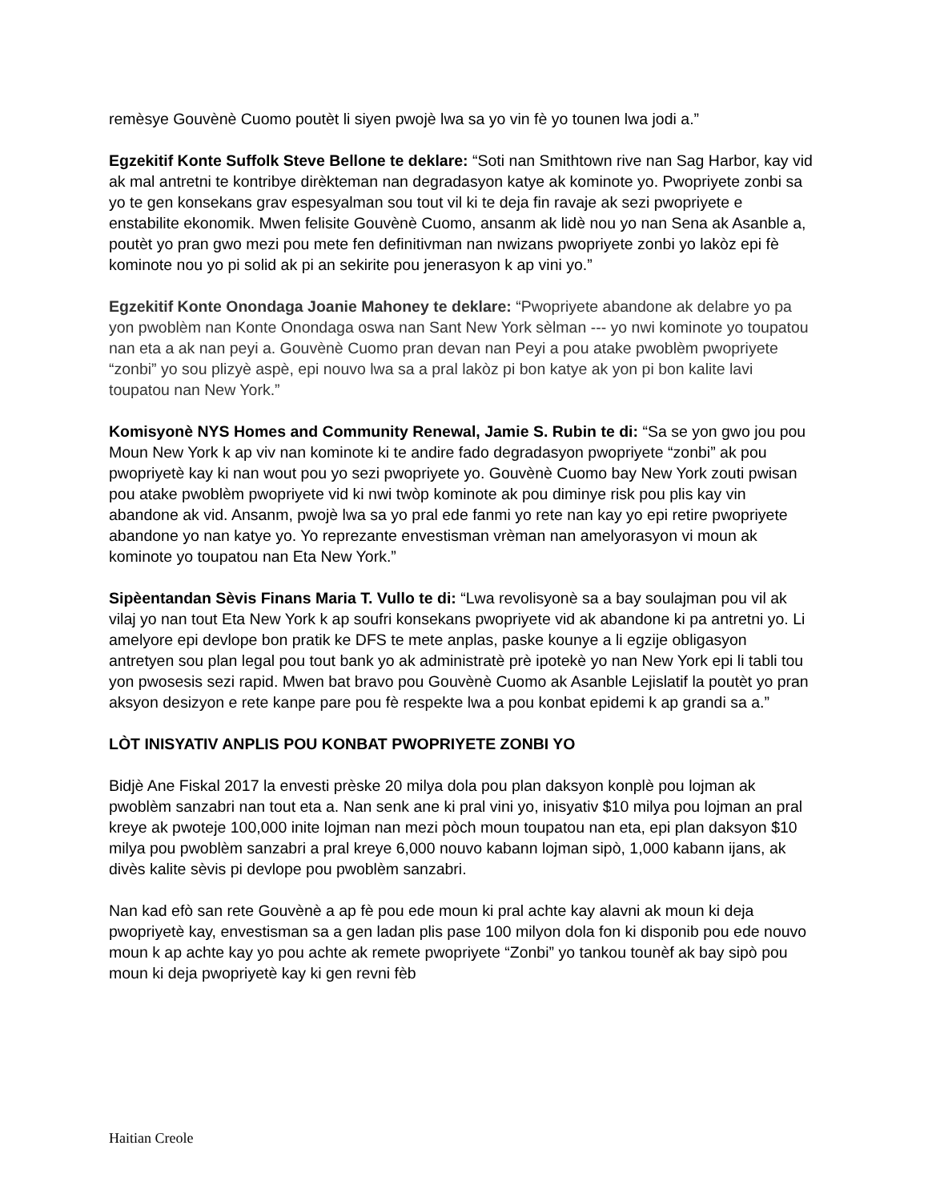remèsye Gouvènè Cuomo poutèt li siyen pwojè lwa sa yo vin fè yo tounen lwa jodi a.”
Egzekitif Konte Suffolk Steve Bellone te deklare: “Soti nan Smithtown rive nan Sag Harbor, kay vid ak mal antretni te kontribye dirèkteman nan degradasyon katye ak kominote yo. Pwopriyete zonbi sa yo te gen konsekans grav espesyalman sou tout vil ki te deja fin ravaje ak sezi pwopriyete e enstabilite ekonomik. Mwen felisite Gouvènè Cuomo, ansanm ak lidè nou yo nan Sena ak Asanble a, poutèt yo pran gwo mezi pou mete fen definitivman nan nwizans pwopriyete zonbi yo lakòz epi fè kominote nou yo pi solid ak pi an sekirite pou jenerasyon k ap vini yo.”
Egzekitif Konte Onondaga Joanie Mahoney te deklare: “Pwopriyete abandone ak delabre yo pa yon pwoblèm nan Konte Onondaga oswa nan Sant New York sèlman --- yo nwi kominote yo toupatou nan eta a ak nan peyi a. Gouvènè Cuomo pran devan nan Peyi a pou atake pwoblèm pwopriyete “zonbi” yo sou plizyè aspè, epi nouvo lwa sa a pral lakòz pi bon katye ak yon pi bon kalite lavi toupatou nan New York.”
Komisyonè NYS Homes and Community Renewal, Jamie S. Rubin te di: “Sa se yon gwo jou pou Moun New York k ap viv nan kominote ki te andire fado degradasyon pwopriyete “zonbi” ak pou pwopriyetè kay ki nan wout pou yo sezi pwopriyete yo. Gouvènè Cuomo bay New York zouti pwisan pou atake pwoblèm pwopriyete vid ki nwi twòp kominote ak pou diminye risk pou plis kay vin abandone ak vid. Ansanm, pwojè lwa sa yo pral ede fanmi yo rete nan kay yo epi retire pwopriyete abandone yo nan katye yo. Yo reprezante envestisman vrèman nan amelyorasyon vi moun ak kominote yo toupatou nan Eta New York.”
Sipèentandan Sèvis Finans Maria T. Vullo te di: “Lwa revolisyonè sa a bay soulajman pou vil ak vilaj yo nan tout Eta New York k ap soufri konsekans pwopriyete vid ak abandone ki pa antretni yo. Li amelyore epi devlope bon pratik ke DFS te mete anplas, paske kounye a li egzije obligasyon antretyen sou plan legal pou tout bank yo ak administratè prè ipotekè yo nan New York epi li tabli tou yon pwosesis sezi rapid. Mwen bat bravo pou Gouvènè Cuomo ak Asanble Lejislatif la poutèt yo pran aksyon desizyon e rete kanpe pare pou fè respekte lwa a pou konbat epidemi k ap grandi sa a.”
LÒT INISYATIV ANPLIS POU KONBAT PWOPRIYETE ZONBI YO
Bidjè Ane Fiskal 2017 la envesti prèske 20 milya dola pou plan daksyon konplè pou lojman ak pwoblèm sanzabri nan tout eta a. Nan senk ane ki pral vini yo, inisyativ $10 milya pou lojman an pral kreye ak pwoteje 100,000 inite lojman nan mezi pòch moun toupatou nan eta, epi plan daksyon $10 milya pou pwoblèm sanzabri a pral kreye 6,000 nouvo kabann lojman sipò, 1,000 kabann ijans, ak divès kalite sèvis pi devlope pou pwoblèm sanzabri.
Nan kad efò san rete Gouvènè a ap fè pou ede moun ki pral achte kay alavni ak moun ki deja pwopriyetè kay, envestisman sa a gen ladan plis pase 100 milyon dola fon ki disponib pou ede nouvo moun k ap achte kay yo pou achte ak remete pwopriyete “Zonbi” yo tankou tounèf ak bay sipò pou moun ki deja pwopriyetè kay ki gen revni fèb
Haitian Creole